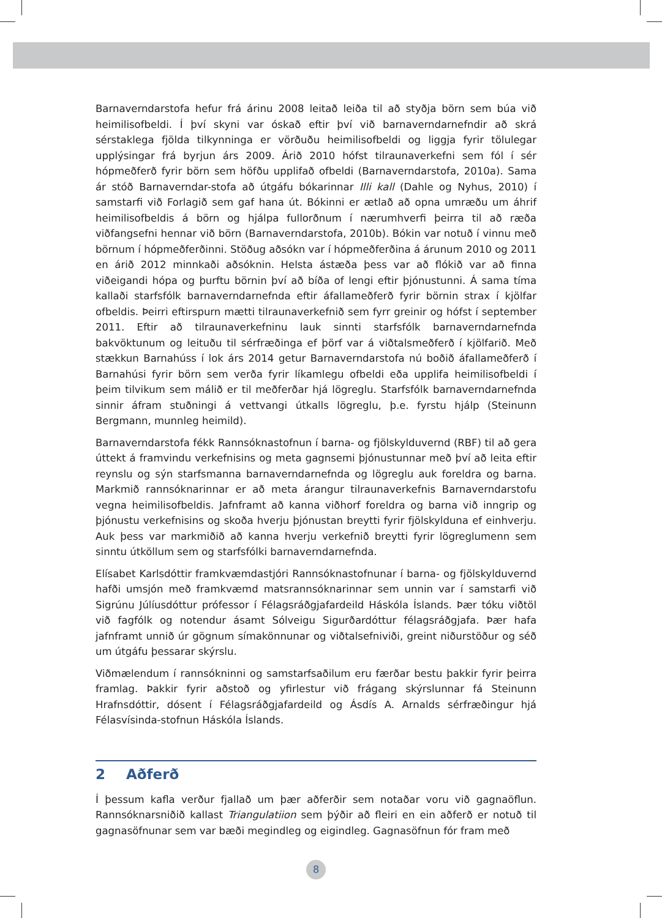Barnaverndarstofa hefur frá árinu 2008 leitað leiða til að styðja börn sem búa við heimilisofbeldi. Í því skyni var óskað eftir því við barnaverndarnefndir að skrá sérstaklega fjölda tilkynninga er vörðuðu heimilisofbeldi og liggja fyrir tölulegar upplýsingar frá byrjun árs 2009. Árið 2010 hófst tilraunaverkefni sem fól í sér hópmeðferð fyrir börn sem höfðu upplifað ofbeldi (Barnaverndarstofa, 2010a). Sama ár stóð Barnaverndar-stofa að útgáfu bókarinnar Illi kall (Dahle og Nyhus, 2010) í samstarfi við Forlagið sem gaf hana út. Bókinni er ætlað að opna umræðu um áhrif heimilisofbeldis á börn og hjálpa fullorðnum í nærumhverfi þeirra til að ræða viðfangsefni hennar við börn (Barnaverndarstofa, 2010b). Bókin var notuð í vinnu með börnum í hópmeðferðinni. Stöðug aðsókn var í hópmeðferðina á árunum 2010 og 2011 en árið 2012 minnkaði aðsóknin. Helsta ástæða þess var að flókið var að finna viðeigandi hópa og þurftu börnin því að bíða of lengi eftir þjónustunni. Á sama tíma kallaði starfsfólk barnaverndarnefnda eftir áfallameðferð fyrir börnin strax í kjölfar ofbeldis. Þeirri eftirspurn mætti tilraunaverkefnið sem fyrr greinir og hófst í september 2011. Eftir að tilraunaverkefninu lauk sinnti starfsfólk barnaverndarnefnda bakvöktunum og leituðu til sérfræðinga ef þörf var á viðtalsmeðferð í kjölfarið. Með stækkun Barnahúss í lok árs 2014 getur Barnaverndarstofa nú boðið áfallameðferð í Barnahúsi fyrir börn sem verða fyrir líkamlegu ofbeldi eða upplifa heimilisofbeldi í þeim tilvikum sem málið er til meðferðar hjá lögreglu. Starfsfólk barnaverndarnefnda sinnir áfram stuðningi á vettvangi útkalls lögreglu, þ.e. fyrstu hjálp (Steinunn Bergmann, munnleg heimild).
Barnaverndarstofa fékk Rannsóknastofnun í barna- og fjölskylduvernd (RBF) til að gera úttekt á framvindu verkefnisins og meta gagnsemi þjónustunnar með því að leita eftir reynslu og sýn starfsmanna barnaverndarnefnda og lögreglu auk foreldra og barna. Markmið rannsóknarinnar er að meta árangur tilraunaverkefnis Barnaverndarstofu vegna heimilisofbeldis. Jafnframt að kanna viðhorf foreldra og barna við inngrip og þjónustu verkefnisins og skoða hverju þjónustan breytti fyrir fjölskylduna ef einhverju. Auk þess var markmiðið að kanna hverju verkefnið breytti fyrir lögreglumenn sem sinntu útköllum sem og starfsfólki barnaverndarnefnda.
Elísabet Karlsdóttir framkvæmdastjóri Rannsóknastofnunar í barna- og fjölskylduvernd hafði umsjón með framkvæmd matsrannsóknarinnar sem unnin var í samstarfi við Sigrúnu Júlíusdóttur prófessor í Félagsráðgjafardeild Háskóla Íslands. Þær tóku viðtöl við fagfólk og notendur ásamt Sólveigu Sigurðardóttur félagsráðgjafa. Þær hafa jafnframt unnið úr gögnum símakönnunar og viðtalsefniviði, greint niðurstöður og séð um útgáfu þessarar skýrslu.
Viðmælendum í rannsókninni og samstarfsaðilum eru færðar bestu þakkir fyrir þeirra framlag. Þakkir fyrir aðstoð og yfirlestur við frágang skýrslunnar fá Steinunn Hrafnsdóttir, dósent í Félagsráðgjafardeild og Ásdís A. Arnalds sérfræðingur hjá Félasvísinda-stofnun Háskóla Íslands.
2 Aðferð
Í þessum kafla verður fjallað um þær aðferðir sem notaðar voru við gagnaöflun. Rannsóknarsniðið kallast Triangulatiion sem þýðir að fleiri en ein aðferð er notuð til gagnasöfnunar sem var bæði megindleg og eigindleg. Gagnasöfnun fór fram með
8